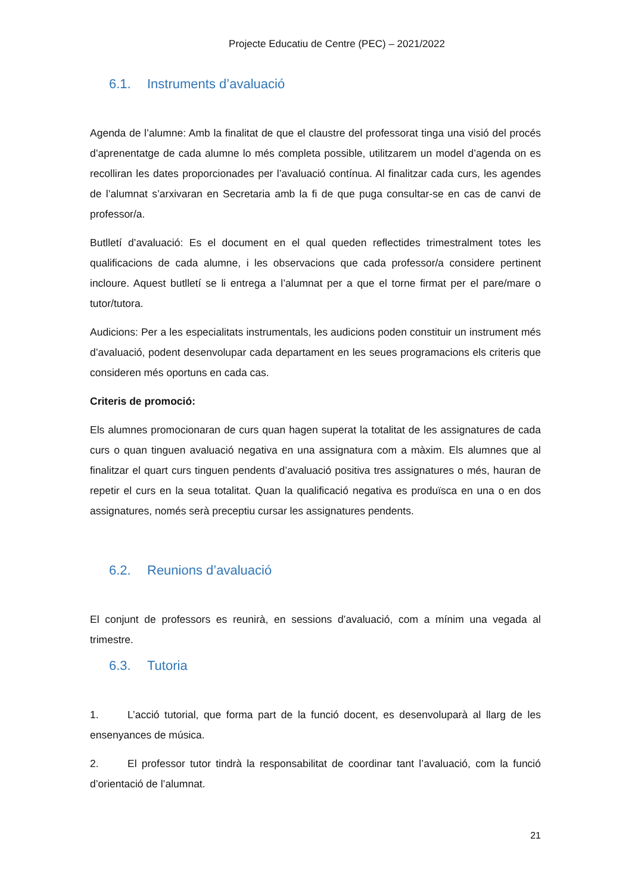Projecte Educatiu de Centre (PEC) – 2021/2022
6.1. Instruments d’avaluació
Agenda de l’alumne: Amb la finalitat de que el claustre del professorat tinga una visió del procés d’aprenentatge de cada alumne lo més completa possible, utilitzarem un model d’agenda on es recolliran les dates proporcionades per l’avaluació contínua. Al finalitzar cada curs, les agendes de l’alumnat s’arxivaran en Secretaria amb la fi de que puga consultar-se en cas de canvi de professor/a.
Butlletí d’avaluació: Es el document en el qual queden reflectides trimestralment totes les qualificacions de cada alumne, i les observacions que cada professor/a considere pertinent incloure. Aquest butlletí se li entrega a l’alumnat per a que el torne firmat per el pare/mare o tutor/tutora.
Audicions: Per a les especialitats instrumentals, les audicions poden constituir un instrument més d’avaluació, podent desenvolupar cada departament en les seues programacions els criteris que consideren més oportuns en cada cas.
Criteris de promoció:
Els alumnes promocionaran de curs quan hagen superat la totalitat de les assignatures de cada curs o quan tinguen avaluació negativa en una assignatura com a màxim. Els alumnes que al finalitzar el quart curs tinguen pendents d’avaluació positiva tres assignatures o més, hauran de repetir el curs en la seua totalitat. Quan la qualificació negativa es produïsca en una o en dos assignatures, només serà preceptiu cursar les assignatures pendents.
6.2. Reunions d’avaluació
El conjunt de professors es reunirà, en sessions d’avaluació, com a mínim una vegada al trimestre.
6.3. Tutoria
1. L’acció tutorial, que forma part de la funció docent, es desenvoluparà al llarg de les ensenyances de música.
2. El professor tutor tindrà la responsabilitat de coordinar tant l’avaluació, com la funció d’orientació de l’alumnat.
21